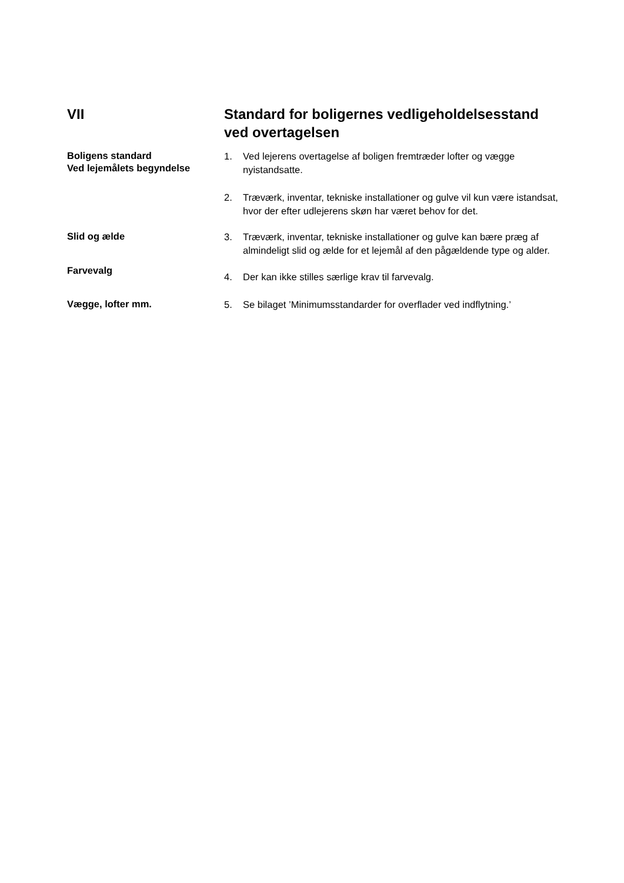VII Standard for boligernes vedligeholdelsesstand ved overtagelsen
Boligens standard
Ved lejemålets begyndelse
1. Ved lejerens overtagelse af boligen fremtræder lofter og vægge nyistandsatte.
2. Træværk, inventar, tekniske installationer og gulve vil kun være istandsat, hvor der efter udlejerens skøn har været behov for det.
Slid og ælde
3. Træværk, inventar, tekniske installationer og gulve kan bære præg af almindeligt slid og ælde for et lejemål af den pågældende type og alder.
Farvevalg
4. Der kan ikke stilles særlige krav til farvevalg.
Vægge, lofter mm.
5. Se bilaget ’Minimumsstandarder for overflader ved indflytning.’